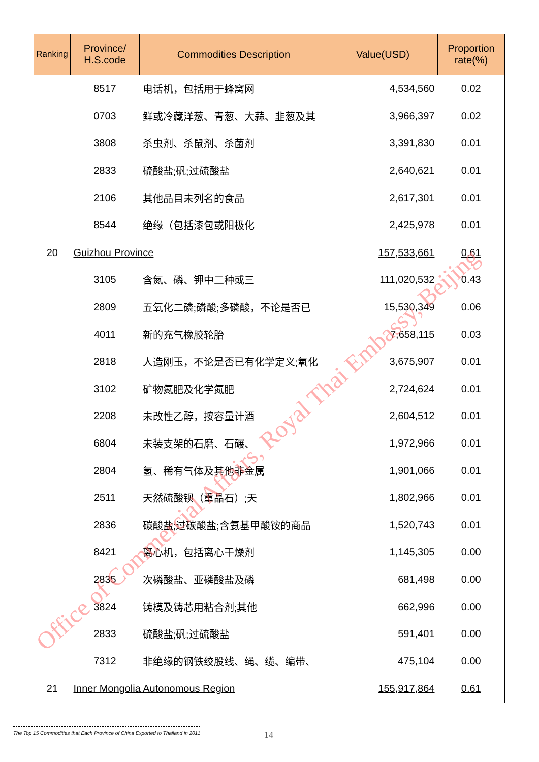| Ranking | Province/ H.S.code | Commodities Description | Value(USD) | Proportion rate(%) |
| --- | --- | --- | --- | --- |
| | 8517 | 电话机，包括用于蜂窝网 | 4,534,560 | 0.02 |
| | 0703 | 鲜或冷藏洋葱、青葱、大蒜、韭葱及其 | 3,966,397 | 0.02 |
| | 3808 | 杀虫剂、杀鼠剂、杀菌剂 | 3,391,830 | 0.01 |
| | 2833 | 硫酸盐;矾;过硫酸盐 | 2,640,621 | 0.01 |
| | 2106 | 其他品目未列名的食品 | 2,617,301 | 0.01 |
| | 8544 | 绝缘（包括漆包或阳极化 | 2,425,978 | 0.01 |
| 20 | Guizhou Province | | 157,533,661 | 0.61 |
| | 3105 | 含氮、磷、钾中二种或三 | 111,020,532 | 0.43 |
| | 2809 | 五氧化二磷;磷酸;多磷酸，不论是否已 | 15,530,349 | 0.06 |
| | 4011 | 新的充气橡胶轮胎 | 7,658,115 | 0.03 |
| | 2818 | 人造刚玉，不论是否已有化学定义;氧化 | 3,675,907 | 0.01 |
| | 3102 | 矿物氮肥及化学氮肥 | 2,724,624 | 0.01 |
| | 2208 | 未改性乙醇，按容量计酒 | 2,604,512 | 0.01 |
| | 6804 | 未装支架的石磨、石碾、 | 1,972,966 | 0.01 |
| | 2804 | 氢、稀有气体及其他非金属 | 1,901,066 | 0.01 |
| | 2511 | 天然硫酸钡（重晶石）;天 | 1,802,966 | 0.01 |
| | 2836 | 碳酸盐;过碳酸盐;含氨基甲酸铵的商品 | 1,520,743 | 0.01 |
| | 8421 | 离心机，包括离心干燥剂 | 1,145,305 | 0.00 |
| | 2835 | 次磷酸盐、亚磷酸盐及磷 | 681,498 | 0.00 |
| | 3824 | 铸模及铸芯用粘合剂;其他 | 662,996 | 0.00 |
| | 2833 | 硫酸盐;矾;过硫酸盐 | 591,401 | 0.00 |
| | 7312 | 非绝缘的钢铁绞股线、绳、缆、编带、 | 475,104 | 0.00 |
| 21 | Inner Mongolia Autonomous Region | | 155,917,864 | 0.61 |
Office of Commercial Affairs, Royal Thai Embassy, Beijing
The Top 15 Commodities that Each Province of China Exported to Thailand in 2011
14